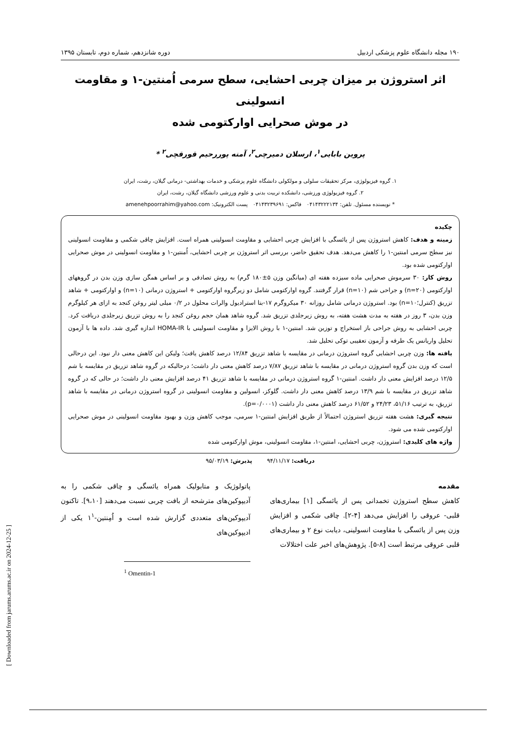۱۹۰ مجله دانشگاه علوم پزشکی اردبیل دوره شانزدهم، شماره دوم، تابستان ۱۳۹۵
اثر استروژن بر میزان چربی احشایی، سطح سرمی اُمنتین-۱ و مقاومت انسولینی
در موش صحرایی اوارکتومی شده
پروین بابایی<sup>۱</sup>، ارسلان دمیرچی<sup>۲</sup>، آمنه پوررحیم قورقچی<sup>۲</sup> *
۱. گروه فیزیولوژی، مرکز تحقیقات سلولی و مولکولی دانشگاه علوم پزشکی و خدمات بهداشتی- درمانی گیلان، رشت، ایران
۲. گروه فیزیولوژی ورزشی، دانشکده تربیت بدنی و علوم ورزشی دانشگاه گیلان، رشت، ایران
* نویسنده مسئول. تلفن: ۰۴۱۴۳۲۲۲۱۳۴ فاکس: ۰۴۱۴۳۲۳۹۶۹۱ پست الکترونیک: amenehpoorrahim@yahoo.com
چکیده
زمینه و هدف: کاهش استروژن پس از یائسگی با افزایش چربی احشایی و مقاومت انسولینی همراه است. افزایش چاقی شکمی و مقاومت انسولینی نیز سطح سرمی امنتین-۱ را کاهش می‌دهد. هدف تحقیق حاضر، بررسی اثر استروژن بر چربی احشایی، اُمنتین-۱ و مقاومت انسولینی در موش صحرایی اوارکتومی شده بود.
روش کار: ۳۰ سرموش صحرایی ماده سیزده هفته ای (میانگین وزن ۵±۱۸۰ گرم) به روش تصادفی و بر اساس همگن سازی وزن بدن در گروههای اوارکتومی (n=۲۰) و جراحی شم (n=۱۰) قرار گرفتند. گروه اوارکتومی شامل دو زیرگروه اوارکتومی + استروژن درمانی (n=۱۰) و اوارکتومی + شاهد تزریق (کنترل؛n=۱۰) بود. استروژن درمانی شامل روزانه ۳۰ میکروگرم ۱۷-بتا استرادیول والرات محلول در ۰/۲ میلی لیتر روغن کنجد به ازای هر کیلوگرم وزن بدن، ۳ روز در هفته به مدت هشت هفته، به روش زیرجلدی تزریق شد. گروه شاهد همان حجم روغن کنجد را به روش تزریق زیرجلدی دریافت کرد. چربی احشایی به روش جراحی باز استخراج و توزین شد. امنتین-۱ با روش الایزا و مقاومت انسولینی با HOMA-IR اندازه گیری شد. داده ها با آزمون تحلیل واریانس یک طرفه و آزمون تعقیبی توکی تحلیل شد.
یافته ها: وزن چربی احشایی گروه استروژن درمانی در مقایسه با شاهد تزریق ۱۲/۸۴ درصد کاهش یافت؛ ولیکن این کاهش معنی دار نبود. این درحالی است که وزن بدن گروه استروژن درمانی در مقایسه با شاهد تزریق ۷/۸۷ درصد کاهش معنی دار داشت؛ درحالیکه در گروه شاهد تزریق در مقایسه با شم ۱۲/۵ درصد افزایش معنی دار داشت. امنتین-۱ گروه استروژن درمانی در مقایسه با شاهد تزریق ۴۱ درصد افزایش معنی دار داشت؛ در حالی که در گروه شاهد تزریق در مقایسه با شم ۱۳/۹ درصد کاهش معنی دار داشت. گلوکز، انسولین و مقاومت انسولینی در گروه استروژن درمانی در مقایسه با شاهد تزریق، به ترتیب ۵۱/۱۶، ۲۴/۲۳ و ۶۱/۵۲ درصد کاهش معنی دار داشت (p=۰/۰۰۰۱).
نتیجه گیری: هشت هفته تزریق استروژن احتمالاً از طریق افزایش امنتین-۱ سرمی، موجب کاهش وزن و بهبود مقاومت انسولینی در موش صحرایی اوارکتومی شده می شود.
واژه های کلیدی: استروژن، چربی احشایی، امنتین-۱، مقاومت انسولینی، موش اوارکتومی شده
دریافت: ۹۴/۱۱/۱۷ پذیرش: ۹۵/۰۳/۱۹
مقدمه
کاهش سطح استروژن تخمدانی پس از یائسگی [۱] بیماری‌های قلبی- عروقی را افزایش می‌دهد [۴-۲]. چاقی شکمی و افزایش وزن پس از یائسگی با مقاومت انسولینی، دیابت نوع ۲ و بیماری‌های قلبی عروقی مرتبط است [۸-۵]. پژوهش‌های اخیر علت اختلالات
پاتولوژیک و متابولیک همراه یائسگی و چاقی شکمی را به آدیپوکین‌های مترشحه از بافت چربی نسبت می‌دهند [۹،۱۰]. تاکنون آدیپوکین‌های متعددی گزارش شده است و اُمِنتین-۱<sup>۱</sup> یکی از ادیپوکین‌های
<sup>1</sup> Omentin-1
[ Downloaded from jarums.arums.ac.ir on 2024-12-25 ]